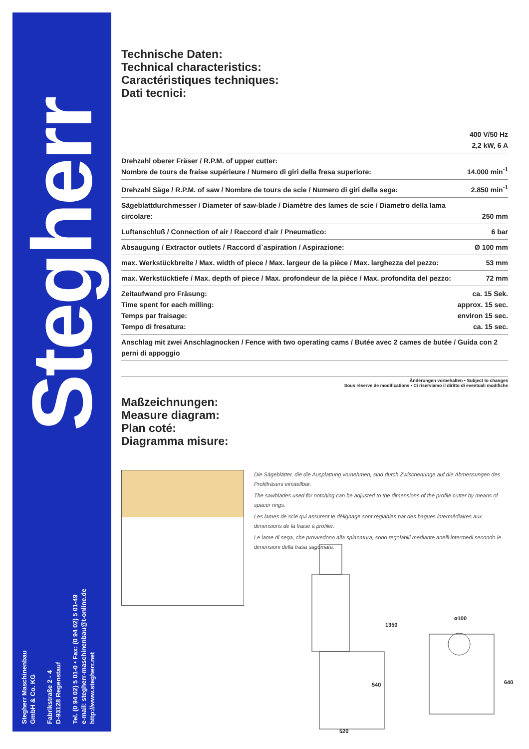Stegherr
Stegherr Maschinenbau
GmbH & Co. KG
Fabrikstraße 2 - 4
D-93128 Regenstauf
Tel. (0 94 02) 5 01-0 • Fax: (0 94 02) 5 01-49
e-mail: stegherr-maschinenbau@t-online.de
http://www.stegherr.net
Technische Daten:
Technical characteristics:
Caractéristiques techniques:
Dati tecnici:
| | 400 V/50 Hz 2,2 kW, 6 A |
| Drehzahl oberer Fräser / R.P.M. of upper cutter: Nombre de tours de fraise supérieure / Numero di giri della fresa superiore: | 14.000 min<sup>-1</sup> |
| Drehzahl Säge / R.P.M. of saw / Nombre de tours de scie / Numero di giri della sega: | 2.850 min<sup>-1</sup> |
| Sägeblattdurchmesser / Diameter of saw-blade / Diamètre des lames de scie / Diametro della lama circolare: | 250 mm |
| Luftanschluß / Connection of air / Raccord d'air / Pneumatico: | 6 bar |
| Absaugung / Extractor outlets / Raccord d`aspiration / Aspirazione: | Ø 100 mm |
| max. Werkstückbreite / Max. width of piece / Max. largeur de la pièce / Max. larghezza del pezzo: | 53 mm |
| max. Werkstücktiefe / Max. depth of piece / Max. profondeur de la pièce / Max. profondita del pezzo: | 72 mm |
| Zeitaufwand pro Fräsung: Time spent for each milling: Temps par fraisage: Tempo di fresatura: | ca. 15 Sek. approx. 15 sec. environ 15 sec. ca. 15 sec. |
| Anschlag mit zwei Anschlagnocken / Fence with two operating cams / Butée avec 2 cames de butée / Guida con 2 perni di appoggio | |
Änderungen vorbehalten • Subject to changes
Sous réserve de modifications • Ci riserviamo il diritto di eventuali modifiche
Maßzeichnungen:
Measure diagram:
Plan coté:
Diagramma misure:
Die Sägeblätter, die die Ausplattung vornehmen, sind durch Zwischenringe auf die Abmessungen des Profilfräsers einstellbar.
The sawblades used for notching can be adjusted to the dimensions of the profile cutter by means of spacer rings.
Les lames de scie qui assurent le délignage sont réglables par des bagues intermédiaires aux dimensions de la fraise à profiler.
Le lame di sega, che provvedono alla spianatura, sono regolabili mediante anelli intermedi secondo le dimensioni della frasa sagomata.
1350
540
520
ø100
640